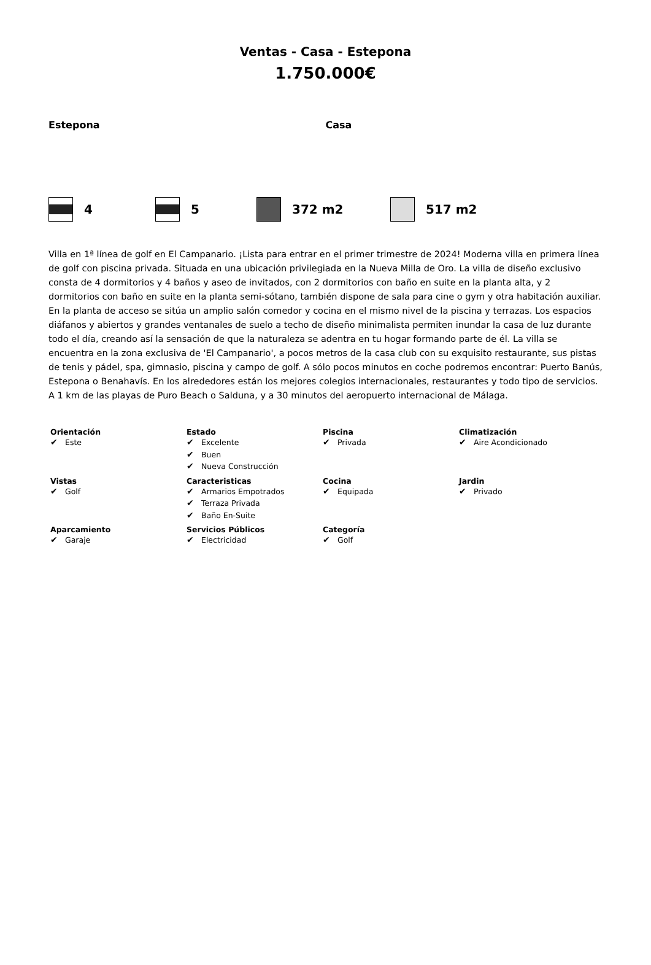Ventas - Casa - Estepona
1.750.000€
Estepona Casa
4 5 372 m2 517 m2
Villa en 1ª línea de golf en El Campanario. ¡Lista para entrar en el primer trimestre de 2024! Moderna villa en primera línea de golf con piscina privada. Situada en una ubicación privilegiada en la Nueva Milla de Oro. La villa de diseño exclusivo consta de 4 dormitorios y 4 baños y aseo de invitados, con 2 dormitorios con baño en suite en la planta alta, y 2 dormitorios con baño en suite en la planta semi-sótano, también dispone de sala para cine o gym y otra habitación auxiliar. En la planta de acceso se sitúa un amplio salón comedor y cocina en el mismo nivel de la piscina y terrazas. Los espacios diáfanos y abiertos y grandes ventanales de suelo a techo de diseño minimalista permiten inundar la casa de luz durante todo el día, creando así la sensación de que la naturaleza se adentra en tu hogar formando parte de él. La villa se encuentra en la zona exclusiva de 'El Campanario', a pocos metros de la casa club con su exquisito restaurante, sus pistas de tenis y pádel, spa, gimnasio, piscina y campo de golf. A sólo pocos minutos en coche podremos encontrar: Puerto Banús, Estepona o Benahavís. En los alrededores están los mejores colegios internacionales, restaurantes y todo tipo de servicios. A 1 km de las playas de Puro Beach o Salduna, y a 30 minutos del aeropuerto internacional de Málaga.
| Orientación ✔ Este | Estado ✔ Excelente ✔ Buen ✔ Nueva Construcción | Piscina ✔ Privada | Climatización ✔ Aire Acondicionado |
| Vistas ✔ Golf | Caracteristicas ✔ Armarios Empotrados ✔ Terraza Privada ✔ Baño En-Suite | Cocina ✔ Equipada | Jardin ✔ Privado |
| Aparcamiento ✔ Garaje | Servicios Públicos ✔ Electricidad | Categoría ✔ Golf | |